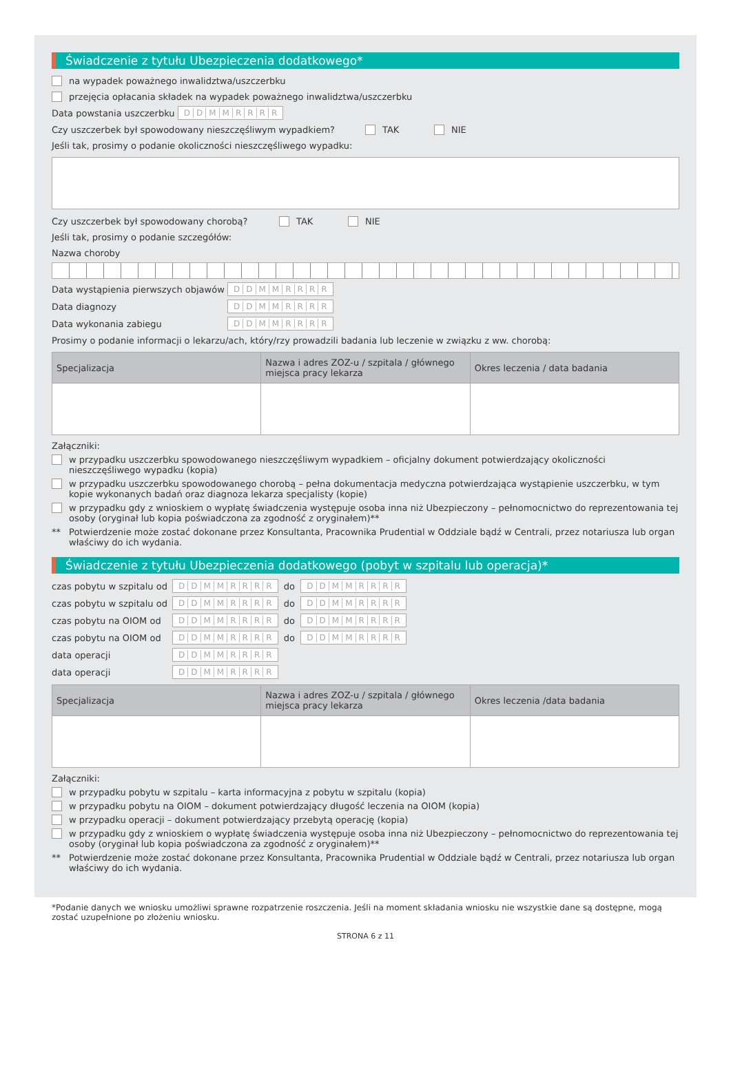Świadczenie z tytułu Ubezpieczenia dodatkowego*
na wypadek poważnego inwalidztwa/uszczerbku
przejęcia opłacania składek na wypadek poważnego inwalidztwa/uszczerbku
Data powstania uszczerbku DDMMRRRR
Czy uszczerbek był spowodowany nieszczęśliwym wypadkiem? TAK NIE
Jeśli tak, prosimy o podanie okoliczności nieszczęśliwego wypadku:
Czy uszczerbek był spowodowany chorobą? TAK NIE
Jeśli tak, prosimy o podanie szczegółów:
Nazwa choroby
Data wystąpienia pierwszych objawów DDMMRRRR
Data diagnozy DDMMRRRR
Data wykonania zabiegu DDMMRRRR
Prosimy o podanie informacji o lekarzu/ach, który/rzy prowadzili badania lub leczenie w związku z ww. chorobą:
| Specjalizacja | Nazwa i adres ZOZ-u / szpitala / głównego miejsca pracy lekarza | Okres leczenia / data badania |
| --- | --- | --- |
Załączniki:
w przypadku uszczerbku spowodowanego nieszczęśliwym wypadkiem – oficjalny dokument potwierdzający okoliczności nieszczęśliwego wypadku (kopia)
w przypadku uszczerbku spowodowanego chorobą – pełna dokumentacja medyczna potwierdzająca wystąpienie uszczerbku, w tym kopie wykonanych badań oraz diagnoza lekarza specjalisty (kopie)
w przypadku gdy z wnioskiem o wypłatę świadczenia występuje osoba inna niż Ubezpieczony – pełnomocnictwo do reprezentowania tej osoby (oryginał lub kopia poświadczona za zgodność z oryginałem)**
** Potwierdzenie może zostać dokonane przez Konsultanta, Pracownika Prudential w Oddziale bądź w Centrali, przez notariusza lub organ właściwy do ich wydania.
Świadczenie z tytułu Ubezpieczenia dodatkowego (pobyt w szpitalu lub operacja)*
czas pobytu w szpitalu od DDMMRRRR do DDMMRRRR
czas pobytu w szpitalu od DDMMRRRR do DDMMRRRR
czas pobytu na OIOM od DDMMRRRR do DDMMRRRR
czas pobytu na OIOM od DDMMRRRR do DDMMRRRR
data operacji DDMMRRRR
data operacji DDMMRRRR
| Specjalizacja | Nazwa i adres ZOZ-u / szpitala / głównego miejsca pracy lekarza | Okres leczenia /data badania |
| --- | --- | --- |
Załączniki:
w przypadku pobytu w szpitalu – karta informacyjna z pobytu w szpitalu (kopia)
w przypadku pobytu na OIOM – dokument potwierdzający długość leczenia na OIOM (kopia)
w przypadku operacji – dokument potwierdzający przebytą operację (kopia)
w przypadku gdy z wnioskiem o wypłatę świadczenia występuje osoba inna niż Ubezpieczony – pełnomocnictwo do reprezentowania tej osoby (oryginał lub kopia poświadczona za zgodność z oryginałem)**
** Potwierdzenie może zostać dokonane przez Konsultanta, Pracownika Prudential w Oddziale bądź w Centrali, przez notariusza lub organ właściwy do ich wydania.
*Podanie danych we wniosku umożliwi sprawne rozpatrzenie roszczenia. Jeśli na moment składania wniosku nie wszystkie dane są dostępne, mogą zostać uzupełnione po złożeniu wniosku.
STRONA 6 z 11